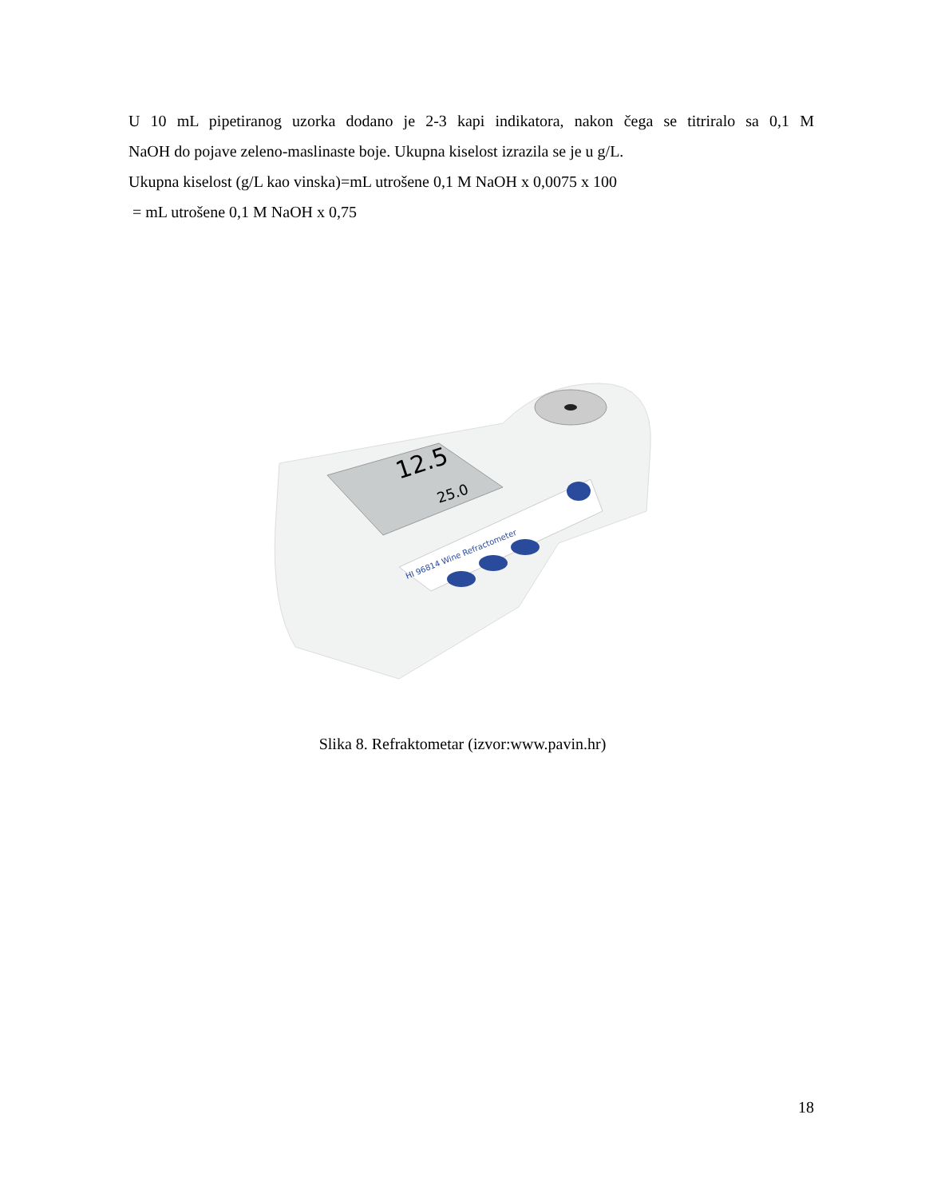U 10 mL pipetiranog uzorka dodano je 2-3 kapi indikatora, nakon čega se titriralo sa 0,1 M
NaOH do pojave zeleno-maslinaste boje. Ukupna kiselost izrazila se je u g/L.
Ukupna kiselost (g/L kao vinska)=mL utrošene 0,1 M NaOH x 0,0075 x 100
= mL utrošene 0,1 M NaOH x 0,75
12.5
25.0
HI 96814 Wine Refractometer
Slika 8. Refraktometar (izvor:www.pavin.hr)
18